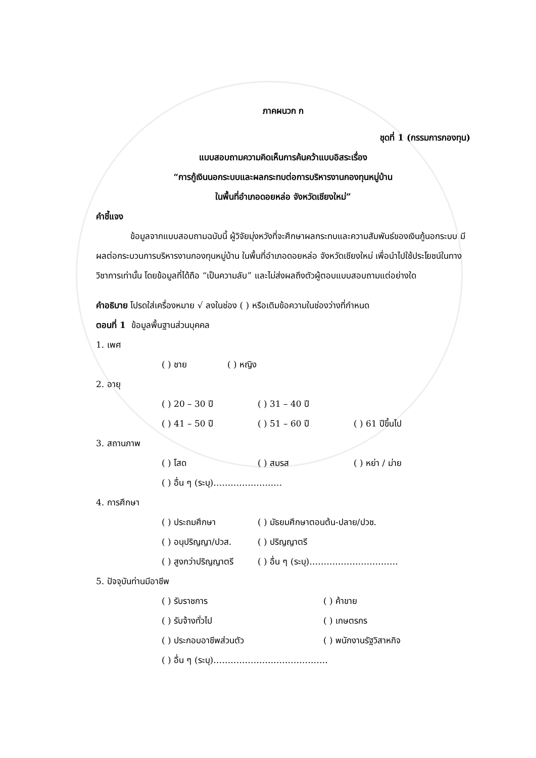ภาคผนวก ก
ชุดที่ 1 (กรรมการกองทุน)
แบบสอบถามความคิดเห็นการค้นคว้าแบบอิสระเรื่อง
“การกู้เงินนอกระบบและผลกระทบต่อการบริหารงานกองทุนหมู่บ้าน
ในพื้นที่อำเภอดอยหล่อ จังหวัดเชียงใหม่”
คำชี้แจง
ข้อมูลจากแบบสอบถามฉบับนี้ ผู้วิจัยมุ่งหวังที่จะศึกษาผลกระทบและความสัมพันธ์ของเงินกู้นอกระบบ มีผลต่อกระบวนการบริหารงานกองทุนหมู่บ้าน ในพื้นที่อำเภอดอยหล่อ จังหวัดเชียงใหม่ เพื่อนำไปใช้ประโยชน์ในทางวิชาการเท่านั้น โดยข้อมูลที่ได้ถือ “เป็นความลับ” และไม่ส่งผลถึงตัวผู้ตอบแบบสอบถามแต่อย่างใด
คำอธิบาย โปรดใส่เครื่องหมาย √ ลงในช่อง ( ) หรือเติมข้อความในช่องว่างที่กำหนด
ตอนที่ 1 ข้อมูลพื้นฐานส่วนบุคคล
1. เพศ
( ) ชาย ( ) หญิง
2. อายุ
( ) 20 – 30 ปี ( ) 31 – 40 ปี
( ) 41 – 50 ปี ( ) 51 – 60 ปี ( ) 61 ปีขึ้นไป
3. สถานภาพ
( ) โสด ( ) สมรส ( ) หย่า / ม่าย
( ) อื่น ๆ (ระบุ)……………………
4. การศึกษา
( ) ประถมศึกษา ( ) มัธยมศึกษาตอนต้น-ปลาย/ปวช.
( ) อนุปริญญา/ปวส. ( ) ปริญญาตรี
( ) สูงกว่าปริญญาตรี ( ) อื่น ๆ (ระบุ)………………………….
5. ปัจจุบันท่านมีอาชีพ
( ) รับราชการ ( ) ค้าขาย
( ) รับจ้างทั่วไป ( ) เกษตรกร
( ) ประกอบอาชีพส่วนตัว ( ) พนักงานรัฐวิสาหกิจ
( ) อื่น ๆ (ระบุ)………………………………….